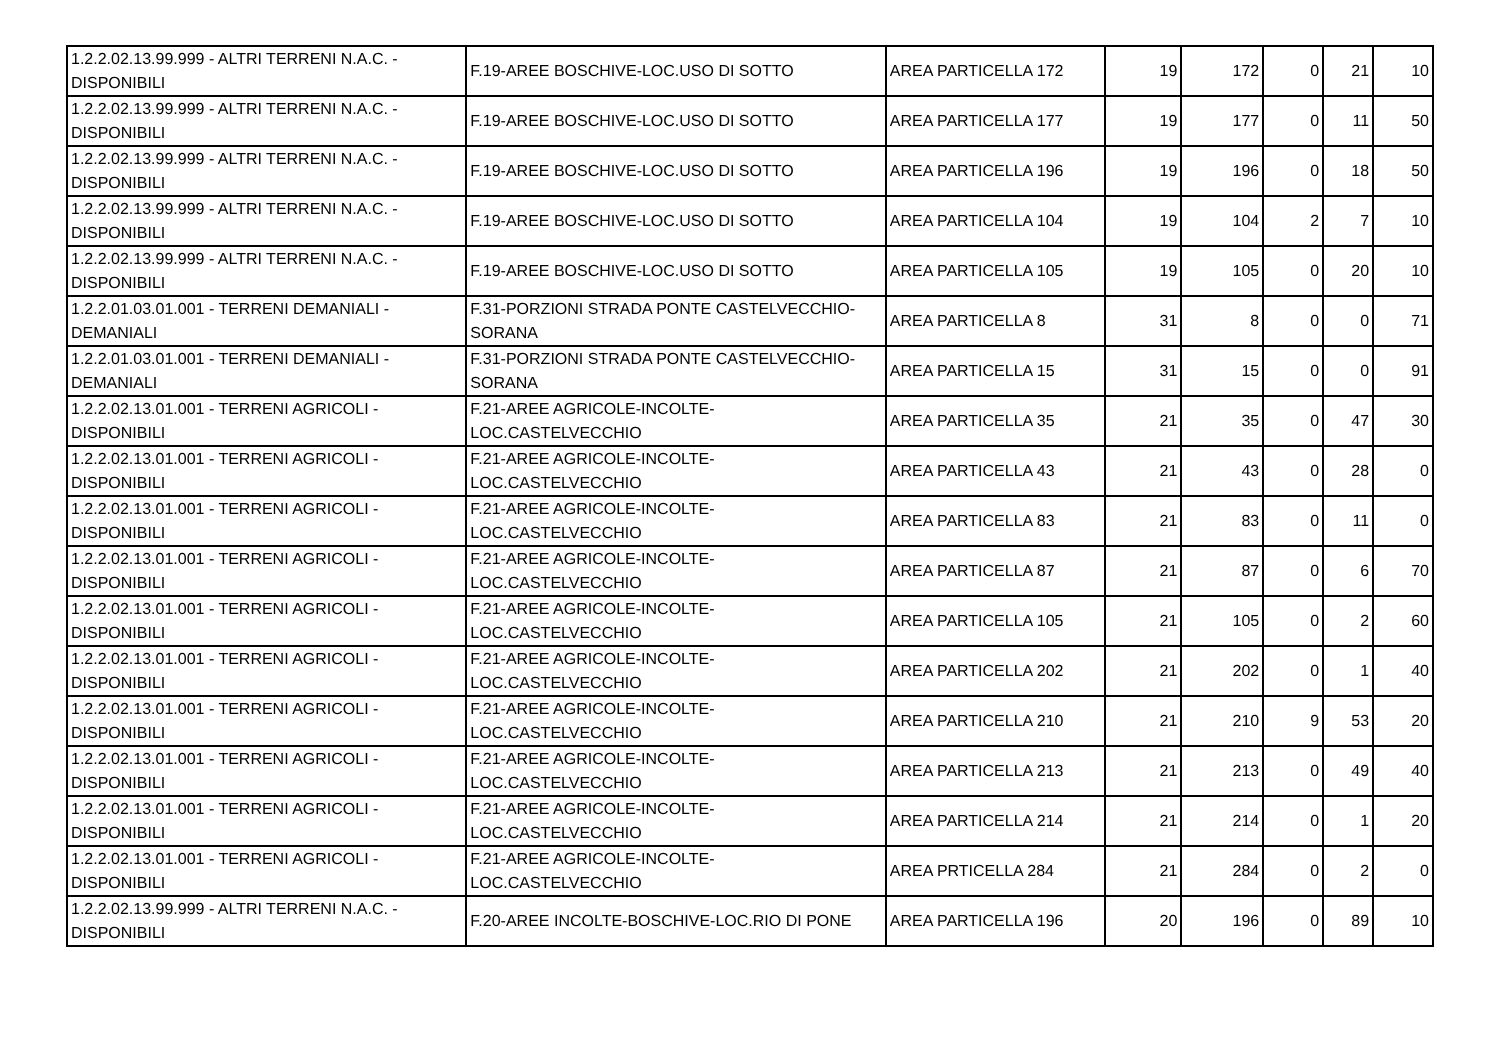| 1.2.2.02.13.99.999 - ALTRI TERRENI N.A.C. - DISPONIBILI | F.19-AREE BOSCHIVE-LOC.USO DI SOTTO | AREA PARTICELLA 172 | 19 | 172 | 0 | 21 | 10 |
| 1.2.2.02.13.99.999 - ALTRI TERRENI N.A.C. - DISPONIBILI | F.19-AREE BOSCHIVE-LOC.USO DI SOTTO | AREA PARTICELLA 177 | 19 | 177 | 0 | 11 | 50 |
| 1.2.2.02.13.99.999 - ALTRI TERRENI N.A.C. - DISPONIBILI | F.19-AREE BOSCHIVE-LOC.USO DI SOTTO | AREA PARTICELLA 196 | 19 | 196 | 0 | 18 | 50 |
| 1.2.2.02.13.99.999 - ALTRI TERRENI N.A.C. - DISPONIBILI | F.19-AREE BOSCHIVE-LOC.USO DI SOTTO | AREA PARTICELLA 104 | 19 | 104 | 2 | 7 | 10 |
| 1.2.2.02.13.99.999 - ALTRI TERRENI N.A.C. - DISPONIBILI | F.19-AREE BOSCHIVE-LOC.USO DI SOTTO | AREA PARTICELLA 105 | 19 | 105 | 0 | 20 | 10 |
| 1.2.2.01.03.01.001 - TERRENI DEMANIALI - DEMANIALI | F.31-PORZIONI STRADA PONTE CASTELVECCHIO-SORANA | AREA PARTICELLA 8 | 31 | 8 | 0 | 0 | 71 |
| 1.2.2.01.03.01.001 - TERRENI DEMANIALI - DEMANIALI | F.31-PORZIONI STRADA PONTE CASTELVECCHIO-SORANA | AREA PARTICELLA 15 | 31 | 15 | 0 | 0 | 91 |
| 1.2.2.02.13.01.001 - TERRENI AGRICOLI - DISPONIBILI | F.21-AREE AGRICOLE-INCOLTE- LOC.CASTELVECCHIO | AREA PARTICELLA 35 | 21 | 35 | 0 | 47 | 30 |
| 1.2.2.02.13.01.001 - TERRENI AGRICOLI - DISPONIBILI | F.21-AREE AGRICOLE-INCOLTE- LOC.CASTELVECCHIO | AREA PARTICELLA 43 | 21 | 43 | 0 | 28 | 0 |
| 1.2.2.02.13.01.001 - TERRENI AGRICOLI - DISPONIBILI | F.21-AREE AGRICOLE-INCOLTE- LOC.CASTELVECCHIO | AREA PARTICELLA 83 | 21 | 83 | 0 | 11 | 0 |
| 1.2.2.02.13.01.001 - TERRENI AGRICOLI - DISPONIBILI | F.21-AREE AGRICOLE-INCOLTE- LOC.CASTELVECCHIO | AREA PARTICELLA 87 | 21 | 87 | 0 | 6 | 70 |
| 1.2.2.02.13.01.001 - TERRENI AGRICOLI - DISPONIBILI | F.21-AREE AGRICOLE-INCOLTE- LOC.CASTELVECCHIO | AREA PARTICELLA 105 | 21 | 105 | 0 | 2 | 60 |
| 1.2.2.02.13.01.001 - TERRENI AGRICOLI - DISPONIBILI | F.21-AREE AGRICOLE-INCOLTE- LOC.CASTELVECCHIO | AREA PARTICELLA 202 | 21 | 202 | 0 | 1 | 40 |
| 1.2.2.02.13.01.001 - TERRENI AGRICOLI - DISPONIBILI | F.21-AREE AGRICOLE-INCOLTE- LOC.CASTELVECCHIO | AREA PARTICELLA 210 | 21 | 210 | 9 | 53 | 20 |
| 1.2.2.02.13.01.001 - TERRENI AGRICOLI - DISPONIBILI | F.21-AREE AGRICOLE-INCOLTE- LOC.CASTELVECCHIO | AREA PARTICELLA 213 | 21 | 213 | 0 | 49 | 40 |
| 1.2.2.02.13.01.001 - TERRENI AGRICOLI - DISPONIBILI | F.21-AREE AGRICOLE-INCOLTE- LOC.CASTELVECCHIO | AREA PARTICELLA 214 | 21 | 214 | 0 | 1 | 20 |
| 1.2.2.02.13.01.001 - TERRENI AGRICOLI - DISPONIBILI | F.21-AREE AGRICOLE-INCOLTE- LOC.CASTELVECCHIO | AREA PRTICELLA 284 | 21 | 284 | 0 | 2 | 0 |
| 1.2.2.02.13.99.999 - ALTRI TERRENI N.A.C. - DISPONIBILI | F.20-AREE INCOLTE-BOSCHIVE-LOC.RIO DI PONE | AREA PARTICELLA 196 | 20 | 196 | 0 | 89 | 10 |